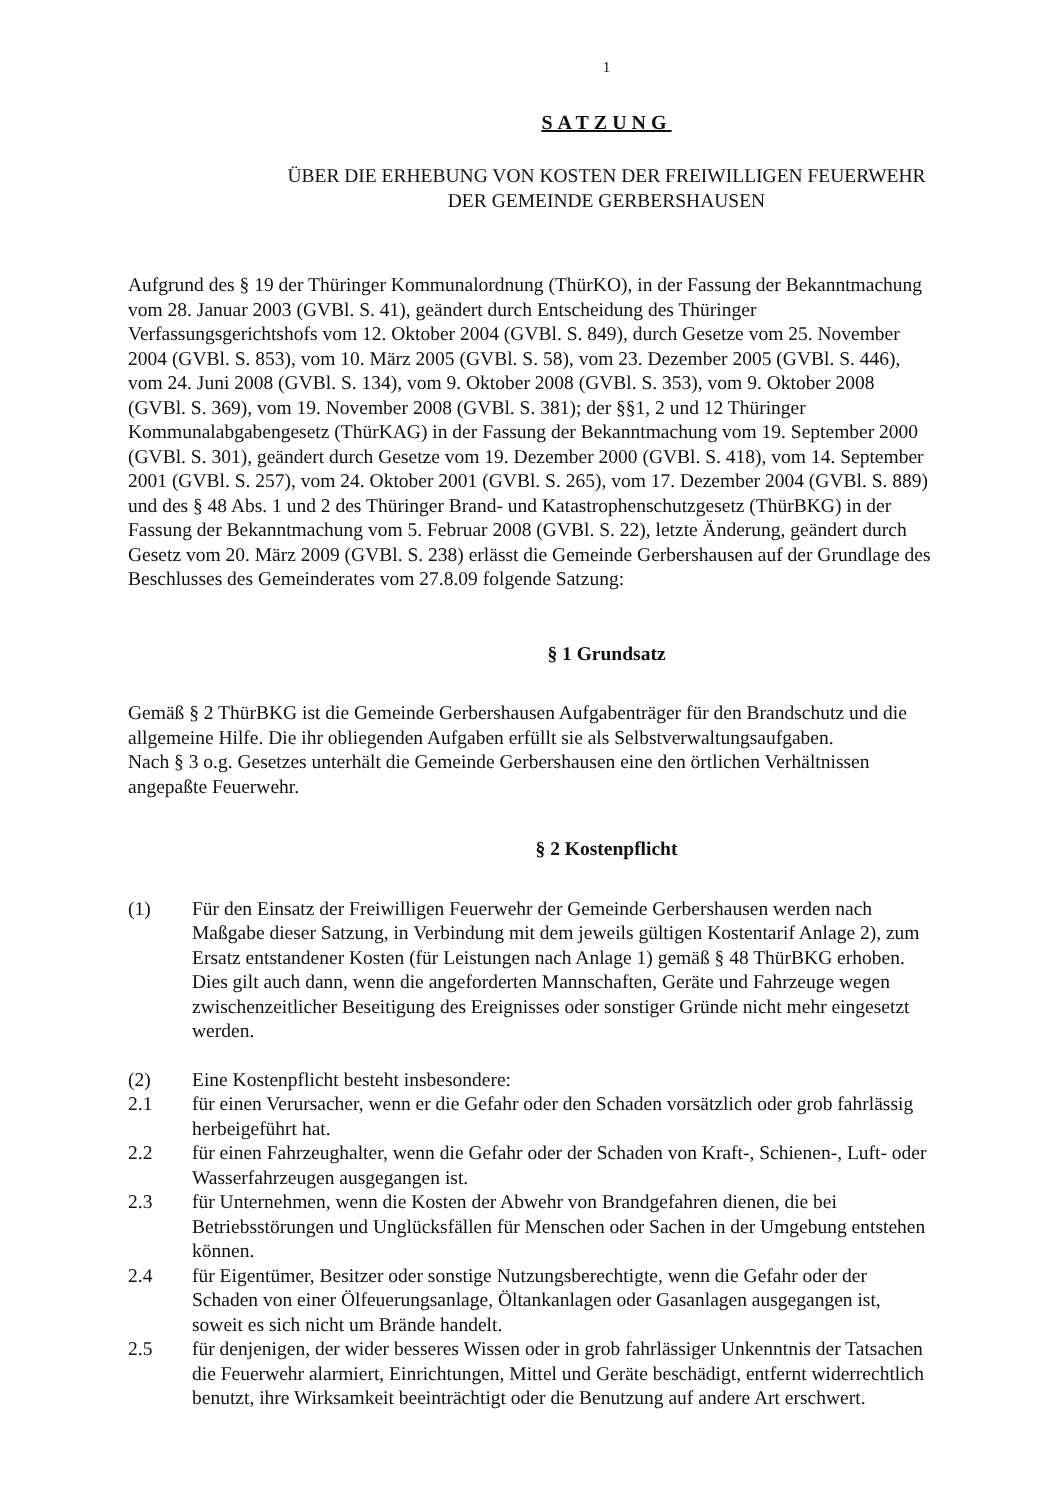1
SATZUNG
ÜBER DIE ERHEBUNG VON KOSTEN DER FREIWILLIGEN FEUERWEHR
DER GEMEINDE GERBERSHAUSEN
Aufgrund des § 19 der Thüringer Kommunalordnung (ThürKO), in der Fassung der Bekanntmachung vom 28. Januar 2003 (GVBl. S. 41), geändert durch Entscheidung des Thüringer Verfassungsgerichtshofs vom 12. Oktober 2004 (GVBl. S. 849), durch Gesetze vom 25. November 2004 (GVBl. S. 853), vom 10. März 2005 (GVBl. S. 58), vom 23. Dezember 2005 (GVBl. S. 446), vom 24. Juni 2008 (GVBl. S. 134), vom 9. Oktober 2008 (GVBl. S. 353), vom 9. Oktober 2008 (GVBl. S. 369), vom 19. November 2008 (GVBl. S. 381); der §§1, 2 und 12 Thüringer Kommunalabgabengesetz (ThürKAG) in der Fassung der Bekanntmachung vom 19. September 2000 (GVBl. S. 301), geändert durch Gesetze vom 19. Dezember 2000 (GVBl. S. 418), vom 14. September 2001 (GVBl. S. 257), vom 24. Oktober 2001 (GVBl. S. 265), vom 17. Dezember 2004 (GVBl. S. 889) und des § 48 Abs. 1 und 2 des Thüringer Brand- und Katastrophenschutzgesetz (ThürBKG) in der Fassung der Bekanntmachung vom 5. Februar 2008 (GVBl. S. 22), letzte Änderung, geändert durch Gesetz vom 20. März 2009 (GVBl. S. 238) erlässt die Gemeinde Gerbershausen auf der Grundlage des Beschlusses des Gemeinderates vom 27.8.09 folgende Satzung:
§ 1 Grundsatz
Gemäß § 2 ThürBKG ist die Gemeinde Gerbershausen Aufgabenträger für den Brandschutz und die allgemeine Hilfe. Die ihr obliegenden Aufgaben erfüllt sie als Selbstverwaltungsaufgaben.
Nach § 3 o.g. Gesetzes unterhält die Gemeinde Gerbershausen eine den örtlichen Verhältnissen angepaßte Feuerwehr.
§ 2 Kostenpflicht
(1) Für den Einsatz der Freiwilligen Feuerwehr der Gemeinde Gerbershausen werden nach Maßgabe dieser Satzung, in Verbindung mit dem jeweils gültigen Kostentarif Anlage 2), zum Ersatz entstandener Kosten (für Leistungen nach Anlage 1) gemäß § 48 ThürBKG erhoben.
Dies gilt auch dann, wenn die angeforderten Mannschaften, Geräte und Fahrzeuge wegen zwischenzeitlicher Beseitigung des Ereignisses oder sonstiger Gründe nicht mehr eingesetzt werden.
(2) Eine Kostenpflicht besteht insbesondere:
2.1 für einen Verursacher, wenn er die Gefahr oder den Schaden vorsätzlich oder grob fahrlässig herbeigeführt hat.
2.2 für einen Fahrzeughalter, wenn die Gefahr oder der Schaden von Kraft-, Schienen-, Luft- oder Wasserfahrzeugen ausgegangen ist.
2.3 für Unternehmen, wenn die Kosten der Abwehr von Brandgefahren dienen, die bei Betriebsstörungen und Unglücksfällen für Menschen oder Sachen in der Umgebung entstehen können.
2.4 für Eigentümer, Besitzer oder sonstige Nutzungsberechtigte, wenn die Gefahr oder der Schaden von einer Ölfeuerungsanlage, Öltankanlagen oder Gasanlagen ausgegangen ist, soweit es sich nicht um Brände handelt.
2.5 für denjenigen, der wider besseres Wissen oder in grob fahrlässiger Unkenntnis der Tatsachen die Feuerwehr alarmiert, Einrichtungen, Mittel und Geräte beschädigt, entfernt widerrechtlich benutzt, ihre Wirksamkeit beeinträchtigt oder die Benutzung auf andere Art erschwert.